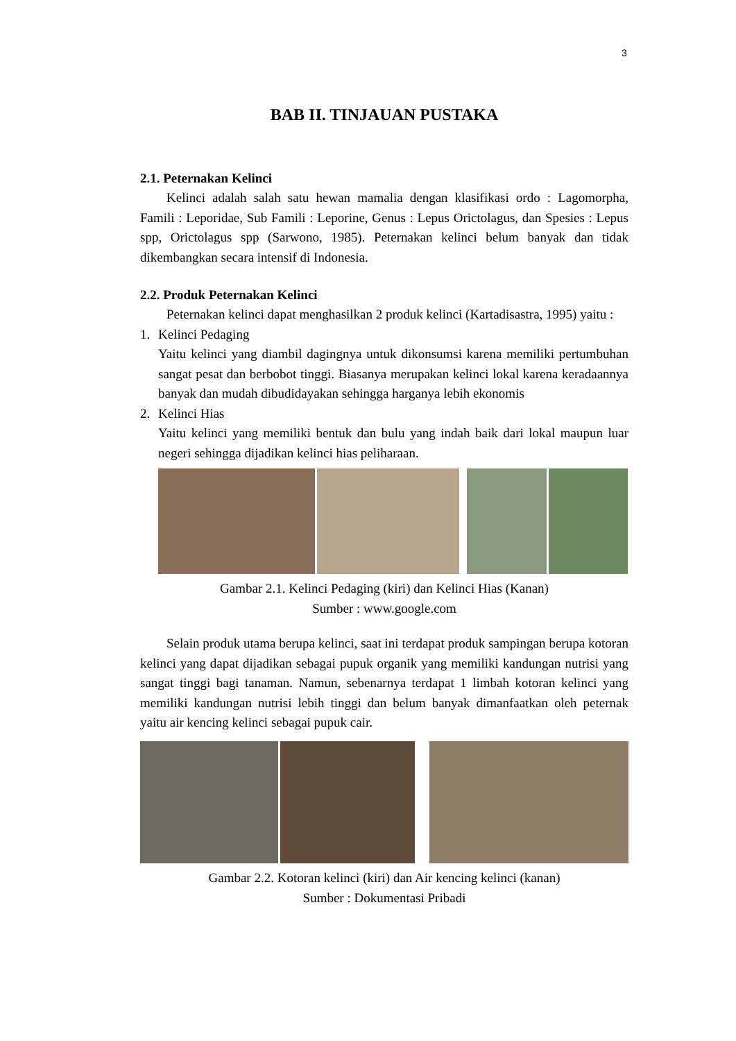3
BAB II. TINJAUAN PUSTAKA
2.1. Peternakan Kelinci
Kelinci adalah salah satu hewan mamalia dengan klasifikasi ordo : Lagomorpha, Famili : Leporidae, Sub Famili : Leporine, Genus : Lepus Orictolagus, dan Spesies : Lepus spp, Orictolagus spp (Sarwono, 1985). Peternakan kelinci belum banyak dan tidak dikembangkan secara intensif di Indonesia.
2.2. Produk Peternakan Kelinci
Peternakan kelinci dapat menghasilkan 2 produk kelinci (Kartadisastra, 1995) yaitu :
1. Kelinci Pedaging
Yaitu kelinci yang diambil dagingnya untuk dikonsumsi karena memiliki pertumbuhan sangat pesat dan berbobot tinggi. Biasanya merupakan kelinci lokal karena keradaannya banyak dan mudah dibudidayakan sehingga harganya lebih ekonomis
2. Kelinci Hias
Yaitu kelinci yang memiliki bentuk dan bulu yang indah baik dari lokal maupun luar negeri sehingga dijadikan kelinci hias peliharaan.
Gambar 2.1. Kelinci Pedaging (kiri) dan Kelinci Hias (Kanan)
Sumber : www.google.com
Selain produk utama berupa kelinci, saat ini terdapat produk sampingan berupa kotoran kelinci yang dapat dijadikan sebagai pupuk organik yang memiliki kandungan nutrisi yang sangat tinggi bagi tanaman. Namun, sebenarnya terdapat 1 limbah kotoran kelinci yang memiliki kandungan nutrisi lebih tinggi dan belum banyak dimanfaatkan oleh peternak yaitu air kencing kelinci sebagai pupuk cair.
Gambar 2.2. Kotoran kelinci (kiri) dan Air kencing kelinci (kanan)
Sumber : Dokumentasi Pribadi